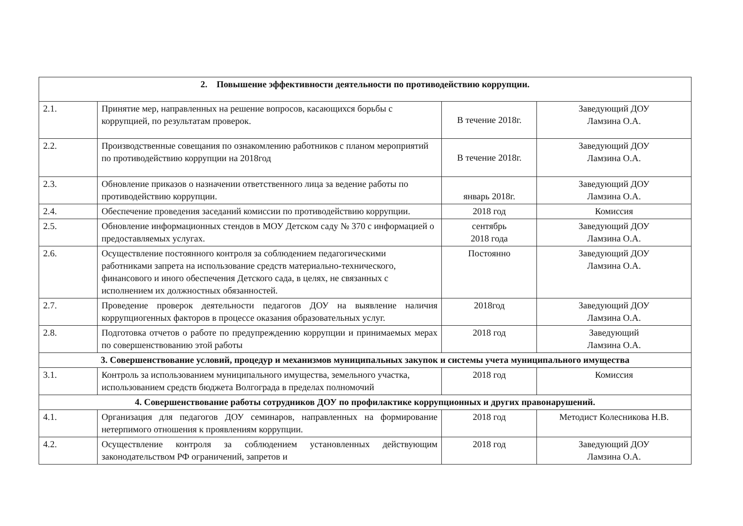| 2. Повышение эффективности деятельности по противодействию коррупции. | | | |
| --- | --- | --- | --- |
| 2.1. | Принятие мер, направленных на решение вопросов, касающихся борьбы с коррупцией, по результатам проверок. | В течение 2018г. | Заведующий ДОУ Ламзина О.А. |
| 2.2. | Производственные совещания по ознакомлению работников с планом мероприятий по противодействию коррупции на 2018год | В течение 2018г. | Заведующий ДОУ Ламзина О.А. |
| 2.3. | Обновление приказов о назначении ответственного лица за ведение работы по противодействию коррупции. | январь 2018г. | Заведующий ДОУ Ламзина О.А. |
| 2.4. | Обеспечение проведения заседаний комиссии по противодействию коррупции. | 2018 год | Комиссия |
| 2.5. | Обновление информационных стендов в МОУ Детском саду № 370 с информацией о предоставляемых услугах. | сентябрь 2018 года | Заведующий ДОУ Ламзина О.А. |
| 2.6. | Осуществление постоянного контроля за соблюдением педагогическими работниками запрета на использование средств материально-технического, финансового и иного обеспечения Детского сада, в целях, не связанных с исполнением их должностных обязанностей. | Постоянно | Заведующий ДОУ Ламзина О.А. |
| 2.7. | Проведение проверок деятельности педагогов ДОУ на выявление наличия коррупциогенных факторов в процессе оказания образовательных услуг. | 2018год | Заведующий ДОУ Ламзина О.А. |
| 2.8. | Подготовка отчетов о работе по предупреждению коррупции и принимаемых мерах по совершенствованию этой работы | 2018 год | Заведующий Ламзина О.А. |
| 3. Совершенствование условий, процедур и механизмов муниципальных закупок и системы учета муниципального имущества | | | |
| 3.1. | Контроль за использованием муниципального имущества, земельного участка, использованием средств бюджета Волгограда в пределах полномочий | 2018 год | Комиссия |
| 4. Совершенствование работы сотрудников ДОУ по профилактике коррупционных и других правонарушений. | | | |
| 4.1. | Организация для педагогов ДОУ семинаров, направленных на формирование нетерпимого отношения к проявлениям коррупции. | 2018 год | Методист Колесникова Н.В. |
| 4.2. | Осуществление контроля за соблюдением установленных действующим законодательством РФ ограничений, запретов и | 2018 год | Заведующий ДОУ Ламзина О.А. |